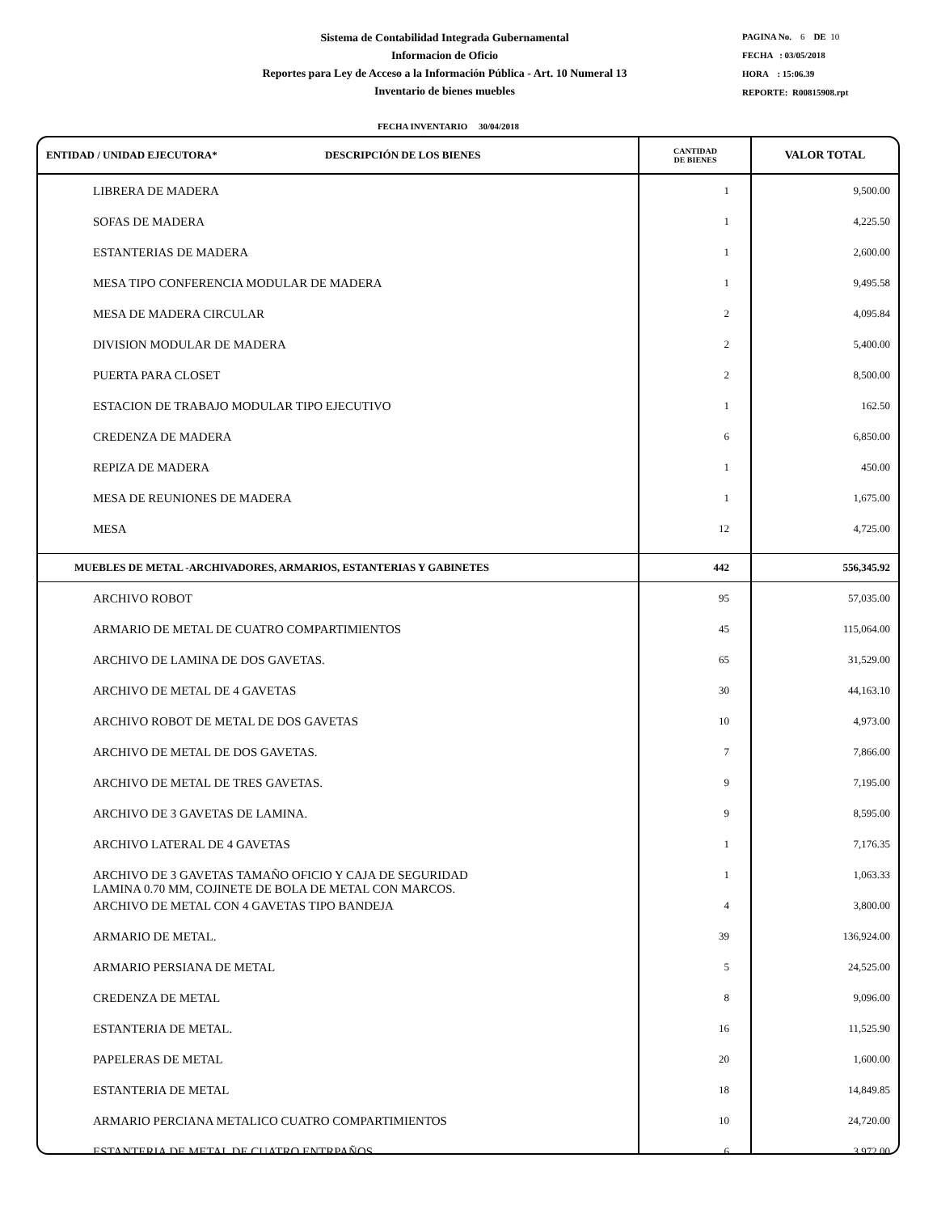Sistema de Contabilidad Integrada Gubernamental
Informacion de Oficio
Reportes para Ley de Acceso a la Información Pública - Art. 10 Numeral 13
Inventario de bienes muebles
PAGINA No. 6 DE 10
FECHA : 03/05/2018
HORA : 15:06.39
REPORTE: R00815908.rpt
FECHA INVENTARIO 30/04/2018
| ENTIDAD / UNIDAD EJECUTORA* DESCRIPCIÓN DE LOS BIENES | CANTIDAD DE BIENES | VALOR TOTAL |
| --- | --- | --- |
| LIBRERA DE MADERA | 1 | 9,500.00 |
| SOFAS DE MADERA | 1 | 4,225.50 |
| ESTANTERIAS DE MADERA | 1 | 2,600.00 |
| MESA TIPO CONFERENCIA MODULAR DE MADERA | 1 | 9,495.58 |
| MESA DE MADERA CIRCULAR | 2 | 4,095.84 |
| DIVISION MODULAR DE MADERA | 2 | 5,400.00 |
| PUERTA PARA CLOSET | 2 | 8,500.00 |
| ESTACION DE TRABAJO MODULAR TIPO EJECUTIVO | 1 | 162.50 |
| CREDENZA DE MADERA | 6 | 6,850.00 |
| REPIZA DE MADERA | 1 | 450.00 |
| MESA DE REUNIONES DE MADERA | 1 | 1,675.00 |
| MESA | 12 | 4,725.00 |
| MUEBLES DE METAL -ARCHIVADORES, ARMARIOS, ESTANTERIAS Y GABINETES | 442 | 556,345.92 |
| ARCHIVO ROBOT | 95 | 57,035.00 |
| ARMARIO DE METAL DE CUATRO COMPARTIMIENTOS | 45 | 115,064.00 |
| ARCHIVO DE LAMINA DE DOS GAVETAS. | 65 | 31,529.00 |
| ARCHIVO DE METAL DE 4 GAVETAS | 30 | 44,163.10 |
| ARCHIVO ROBOT DE METAL DE DOS GAVETAS | 10 | 4,973.00 |
| ARCHIVO DE METAL DE DOS GAVETAS. | 7 | 7,866.00 |
| ARCHIVO DE METAL DE TRES GAVETAS. | 9 | 7,195.00 |
| ARCHIVO DE 3 GAVETAS DE LAMINA. | 9 | 8,595.00 |
| ARCHIVO LATERAL DE 4 GAVETAS | 1 | 7,176.35 |
| ARCHIVO DE 3 GAVETAS TAMAÑO OFICIO Y CAJA DE SEGURIDAD LAMINA 0.70 MM, COJINETE DE BOLA DE METAL CON MARCOS. | 1 | 1,063.33 |
| ARCHIVO DE METAL CON 4 GAVETAS TIPO BANDEJA | 4 | 3,800.00 |
| ARMARIO DE METAL. | 39 | 136,924.00 |
| ARMARIO PERSIANA DE METAL | 5 | 24,525.00 |
| CREDENZA DE METAL | 8 | 9,096.00 |
| ESTANTERIA DE METAL. | 16 | 11,525.90 |
| PAPELERAS DE METAL | 20 | 1,600.00 |
| ESTANTERIA DE METAL | 18 | 14,849.85 |
| ARMARIO PERCIANA METALICO CUATRO COMPARTIMIENTOS | 10 | 24,720.00 |
| ESTANTERIA DE METAL DE CUATRO ENTRPAÑOS | 6 | 3,972.00 |